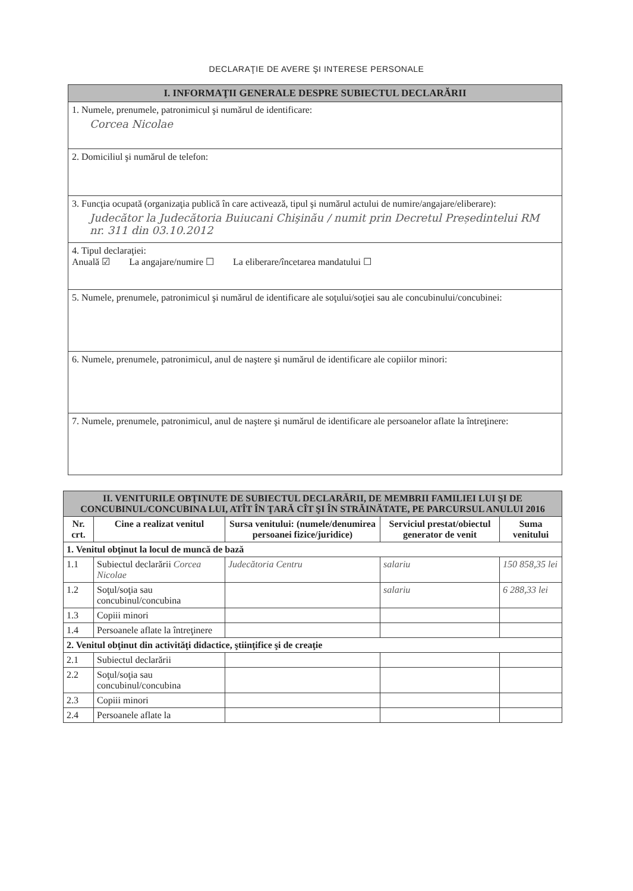DECLARAŢIE DE AVERE ŞI INTERESE PERSONALE
I. INFORMAŢII GENERALE DESPRE SUBIECTUL DECLARĂRII
1. Numele, prenumele, patronimicul şi numărul de identificare:
Corcea Nicolae
2. Domiciliul şi numărul de telefon:
3. Funcţia ocupată (organizaţia publică în care activează, tipul şi numărul actului de numire/angajare/eliberare):
Judecător la Judecătoria Buiucani Chişinău / numit prin Decretul Președintelui RM nr. 311 din 03.10.2012
4. Tipul declaraţiei:
Anuală ☑ La angajare/numire ☐ La eliberare/încetarea mandatului ☐
5. Numele, prenumele, patronimicul şi numărul de identificare ale soţului/soţiei sau ale concubinului/concubinei:
6. Numele, prenumele, patronimicul, anul de naştere şi numărul de identificare ale copiilor minori:
7. Numele, prenumele, patronimicul, anul de naştere şi numărul de identificare ale persoanelor aflate la întreţinere:
| II. VENITURILE OBŢINUTE DE SUBIECTUL DECLARĂRII, DE MEMBRII FAMILIEI LUI ŞI DE CONCUBINUL/CONCUBINA LUI, ATÎT ÎN ŢARĂ CÎT ŞI ÎN STRĂINĂTATE, PE PARCURSUL ANULUI 2016 | | | | |
| --- | --- | --- | --- | --- |
| Nr. crt. | Cine a realizat venitul | Sursa venitului: (numele/denumirea persoanei fizice/juridice) | Serviciul prestat/obiectul generator de venit | Suma venitului |
| 1. Venitul obţinut la locul de muncă de bază | | | | |
| 1.1 | Subiectul declarării Corcea Nicolae | Judecătoria Centru | salariu | 150 858,35 lei |
| 1.2 | Soţul/soţia sau concubinul/concubina | | salariu | 6 288,33 lei |
| 1.3 | Copiii minori | | | |
| 1.4 | Persoanele aflate la întreţinere | | | |
| 2. Venitul obţinut din activităţi didactice, ştiinţifice şi de creaţie | | | | |
| 2.1 | Subiectul declarării | | | |
| 2.2 | Soţul/soţia sau concubinul/concubina | | | |
| 2.3 | Copiii minori | | | |
| 2.4 | Persoanele aflate la | | | |